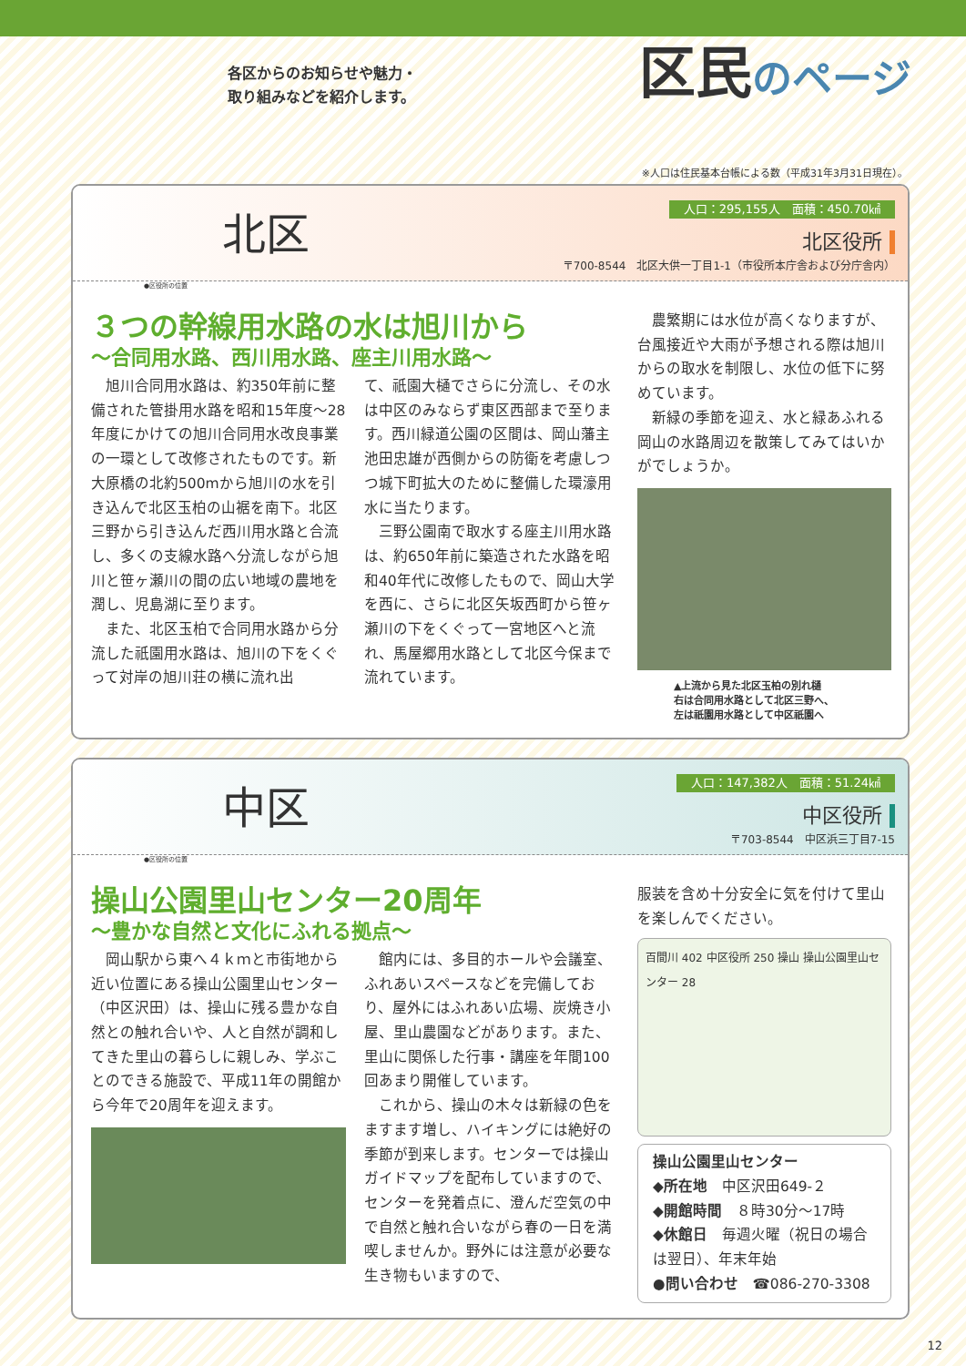各区からのお知らせや魅力・
取り組みなどを紹介します。
区民のページ
※人口は住民基本台帳による数（平成31年3月31日現在）。
北区
人口：295,155人　面積：450.70㎢
北区役所
〒700-8544　北区大供一丁目1-1（市役所本庁舎および分庁舎内）
●区役所の位置
３つの幹線用水路の水は旭川から
～合同用水路、西川用水路、座主川用水路～
旭川合同用水路は、約350年前に整備された管掛用水路を昭和15年度～28年度にかけての旭川合同用水改良事業の一環として改修されたものです。新大原橋の北約500mから旭川の水を引き込んで北区玉柏の山裾を南下。北区三野から引き込んだ西川用水路と合流し、多くの支線水路へ分流しながら旭川と笹ヶ瀬川の間の広い地域の農地を潤し、児島湖に至ります。
また、北区玉柏で合同用水路から分流した祇園用水路は、旭川の下をくぐって対岸の旭川荘の横に流れ出
て、祇園大樋でさらに分流し、その水は中区のみならず東区西部まで至ります。西川緑道公園の区間は、岡山藩主池田忠雄が西側からの防衛を考慮しつつ城下町拡大のために整備した環濠用水に当たります。
三野公園南で取水する座主川用水路は、約650年前に築造された水路を昭和40年代に改修したもので、岡山大学を西に、さらに北区矢坂西町から笹ヶ瀬川の下をくぐって一宮地区へと流れ、馬屋郷用水路として北区今保まで流れています。
農繁期には水位が高くなりますが、台風接近や大雨が予想される際は旭川からの取水を制限し、水位の低下に努めています。
新緑の季節を迎え、水と緑あふれる岡山の水路周辺を散策してみてはいかがでしょうか。
▲上流から見た北区玉柏の別れ樋
右は合同用水路として北区三野へ、
左は祇園用水路として中区祇園へ
中区
人口：147,382人　面積：51.24㎢
中区役所
〒703-8544　中区浜三丁目7-15
●区役所の位置
操山公園里山センター20周年
～豊かな自然と文化にふれる拠点～
岡山駅から東へ４ｋｍと市街地から近い位置にある操山公園里山センター（中区沢田）は、操山に残る豊かな自然との触れ合いや、人と自然が調和してきた里山の暮らしに親しみ、学ぶことのできる施設で、平成11年の開館から今年で20周年を迎えます。
館内には、多目的ホールや会議室、ふれあいスペースなどを完備しており、屋外にはふれあい広場、炭焼き小屋、里山農園などがあります。また、里山に関係した行事・講座を年間100回あまり開催しています。
これから、操山の木々は新緑の色をますます増し、ハイキングには絶好の季節が到来します。センターでは操山ガイドマップを配布していますので、センターを発着点に、澄んだ空気の中で自然と触れ合いながら春の一日を満喫しませんか。野外には注意が必要な生き物もいますので、
服装を含め十分安全に気を付けて里山を楽しんでください。
百間川 402 中区役所 250 操山 操山公園里山センター 28
操山公園里山センター
◆所在地　中区沢田649-２
◆開館時間　８時30分～17時
◆休館日　毎週火曜（祝日の場合は翌日）、年末年始
●問い合わせ　☎086-270-3308
12